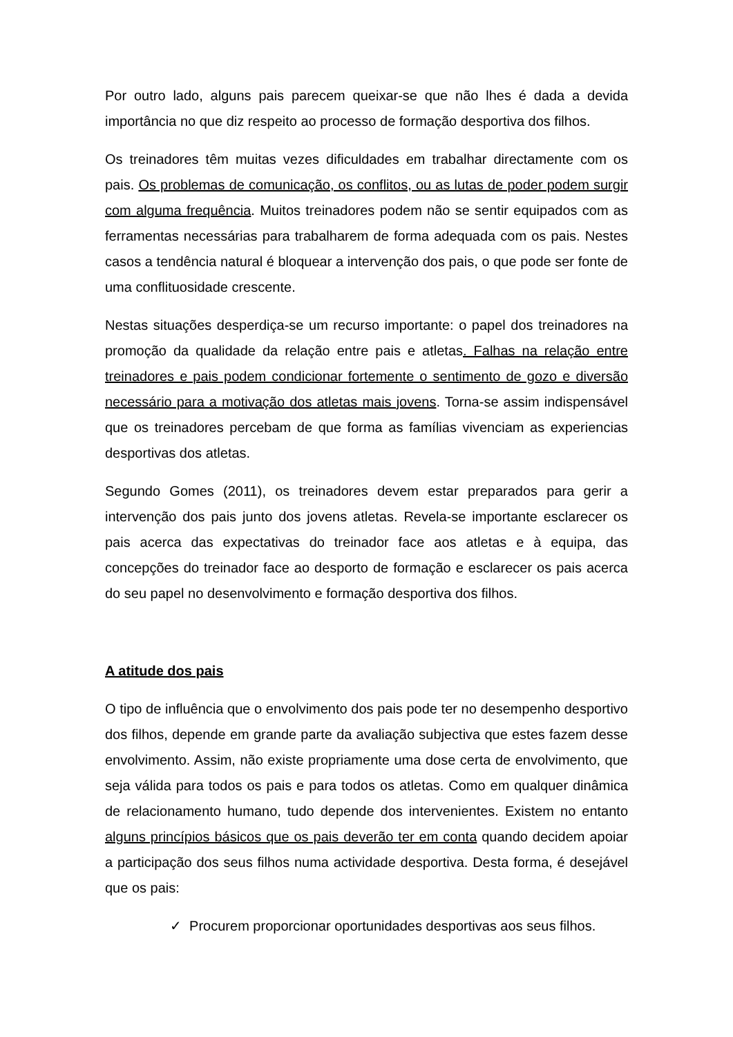Por outro lado, alguns pais parecem queixar-se que não lhes é dada a devida importância no que diz respeito ao processo de formação desportiva dos filhos.
Os treinadores têm muitas vezes dificuldades em trabalhar directamente com os pais. Os problemas de comunicação, os conflitos, ou as lutas de poder podem surgir com alguma frequência. Muitos treinadores podem não se sentir equipados com as ferramentas necessárias para trabalharem de forma adequada com os pais. Nestes casos a tendência natural é bloquear a intervenção dos pais, o que pode ser fonte de uma conflituosidade crescente.
Nestas situações desperdiça-se um recurso importante: o papel dos treinadores na promoção da qualidade da relação entre pais e atletas. Falhas na relação entre treinadores e pais podem condicionar fortemente o sentimento de gozo e diversão necessário para a motivação dos atletas mais jovens. Torna-se assim indispensável que os treinadores percebam de que forma as famílias vivenciam as experiencias desportivas dos atletas.
Segundo Gomes (2011), os treinadores devem estar preparados para gerir a intervenção dos pais junto dos jovens atletas. Revela-se importante esclarecer os pais acerca das expectativas do treinador face aos atletas e à equipa, das concepções do treinador face ao desporto de formação e esclarecer os pais acerca do seu papel no desenvolvimento e formação desportiva dos filhos.
A atitude dos pais
O tipo de influência que o envolvimento dos pais pode ter no desempenho desportivo dos filhos, depende em grande parte da avaliação subjectiva que estes fazem desse envolvimento. Assim, não existe propriamente uma dose certa de envolvimento, que seja válida para todos os pais e para todos os atletas. Como em qualquer dinâmica de relacionamento humano, tudo depende dos intervenientes. Existem no entanto alguns princípios básicos que os pais deverão ter em conta quando decidem apoiar a participação dos seus filhos numa actividade desportiva. Desta forma, é desejável que os pais:
✓ Procurem proporcionar oportunidades desportivas aos seus filhos.